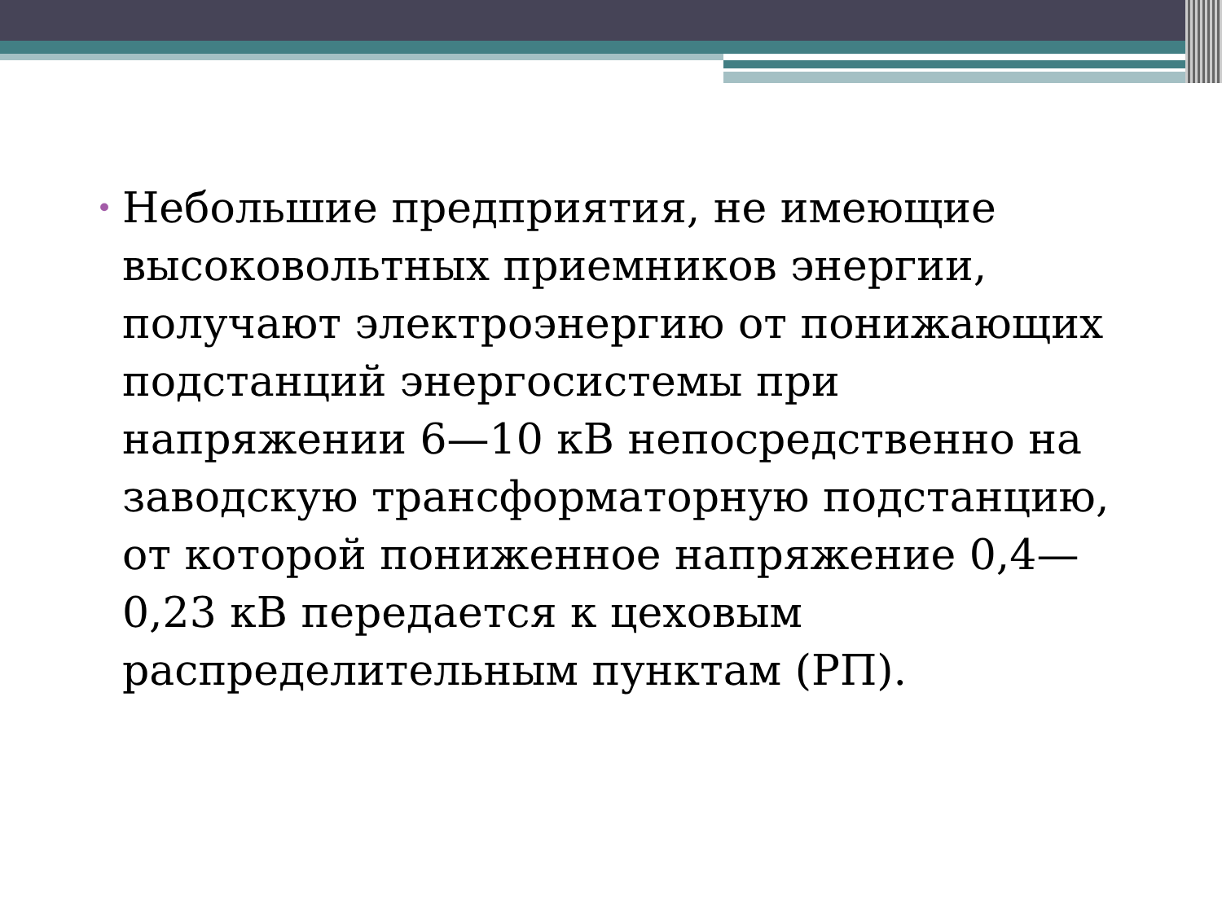• Небольшие предприятия, не имеющие высоковольтных приемников энергии, получают электроэнергию от понижающих подстанций энергосистемы при напряжении 6—10 кВ непосредственно на заводскую трансформаторную подстанцию, от которой пониженное напряжение 0,4—0,23 кВ передается к цеховым распределительным пунктам (РП).